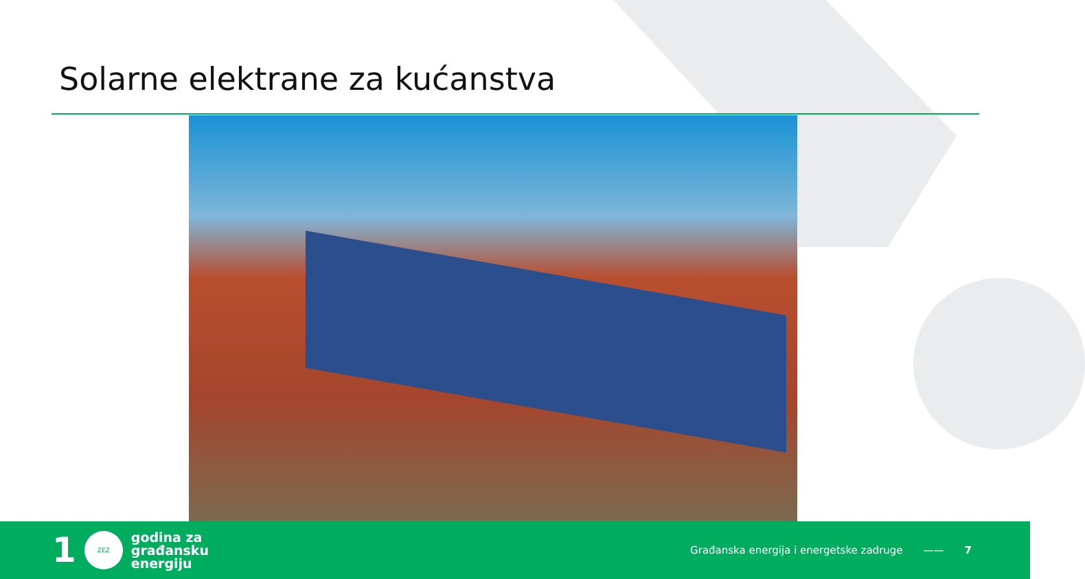Solarne elektrane za kućanstva
1
ZEZ
godina za
građansku
energiju
Građanska energija i energetske zadruge —— 7